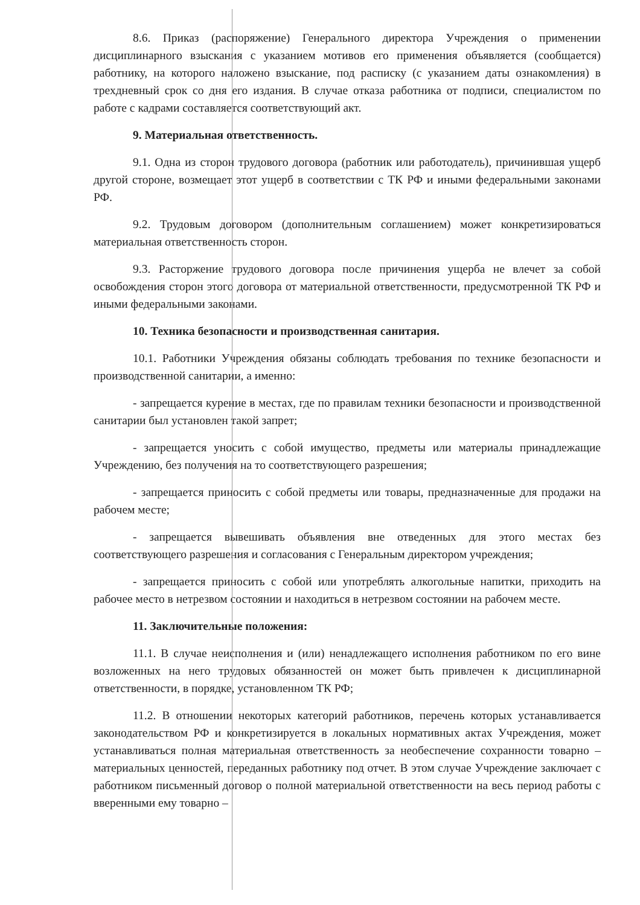8.6. Приказ (распоряжение) Генерального директора Учреждения о применении дисциплинарного взыскания с указанием мотивов его применения объявляется (сообщается) работнику, на которого наложено взыскание, под расписку (с указанием даты ознакомления) в трехдневный срок со дня его издания. В случае отказа работника от подписи, специалистом по работе с кадрами составляется соответствующий акт.
9. Материальная ответственность.
9.1. Одна из сторон трудового договора (работник или работодатель), причинившая ущерб другой стороне, возмещает этот ущерб в соответствии с ТК РФ и иными федеральными законами РФ.
9.2. Трудовым договором (дополнительным соглашением) может конкретизироваться материальная ответственность сторон.
9.3. Расторжение трудового договора после причинения ущерба не влечет за собой освобождения сторон этого договора от материальной ответственности, предусмотренной ТК РФ и иными федеральными законами.
10. Техника безопасности и производственная санитария.
10.1. Работники Учреждения обязаны соблюдать требования по технике безопасности и производственной санитарии, а именно:
- запрещается курение в местах, где по правилам техники безопасности и производственной санитарии был установлен такой запрет;
- запрещается уносить с собой имущество, предметы или материалы принадлежащие Учреждению, без получения на то соответствующего разрешения;
- запрещается приносить с собой предметы или товары, предназначенные для продажи на рабочем месте;
- запрещается вывешивать объявления вне отведенных для этого местах без соответствующего разрешения и согласования с Генеральным директором учреждения;
- запрещается приносить с собой или употреблять алкогольные напитки, приходить на рабочее место в нетрезвом состоянии и находиться в нетрезвом состоянии на рабочем месте.
11. Заключительные положения:
11.1. В случае неисполнения и (или) ненадлежащего исполнения работником по его вине возложенных на него трудовых обязанностей он может быть привлечен к дисциплинарной ответственности, в порядке, установленном ТК РФ;
11.2. В отношении некоторых категорий работников, перечень которых устанавливается законодательством РФ и конкретизируется в локальных нормативных актах Учреждения, может устанавливаться полная материальная ответственность за необеспечение сохранности товарно – материальных ценностей, переданных работнику под отчет. В этом случае Учреждение заключает с работником письменный договор о полной материальной ответственности на весь период работы с вверенными ему товарно –